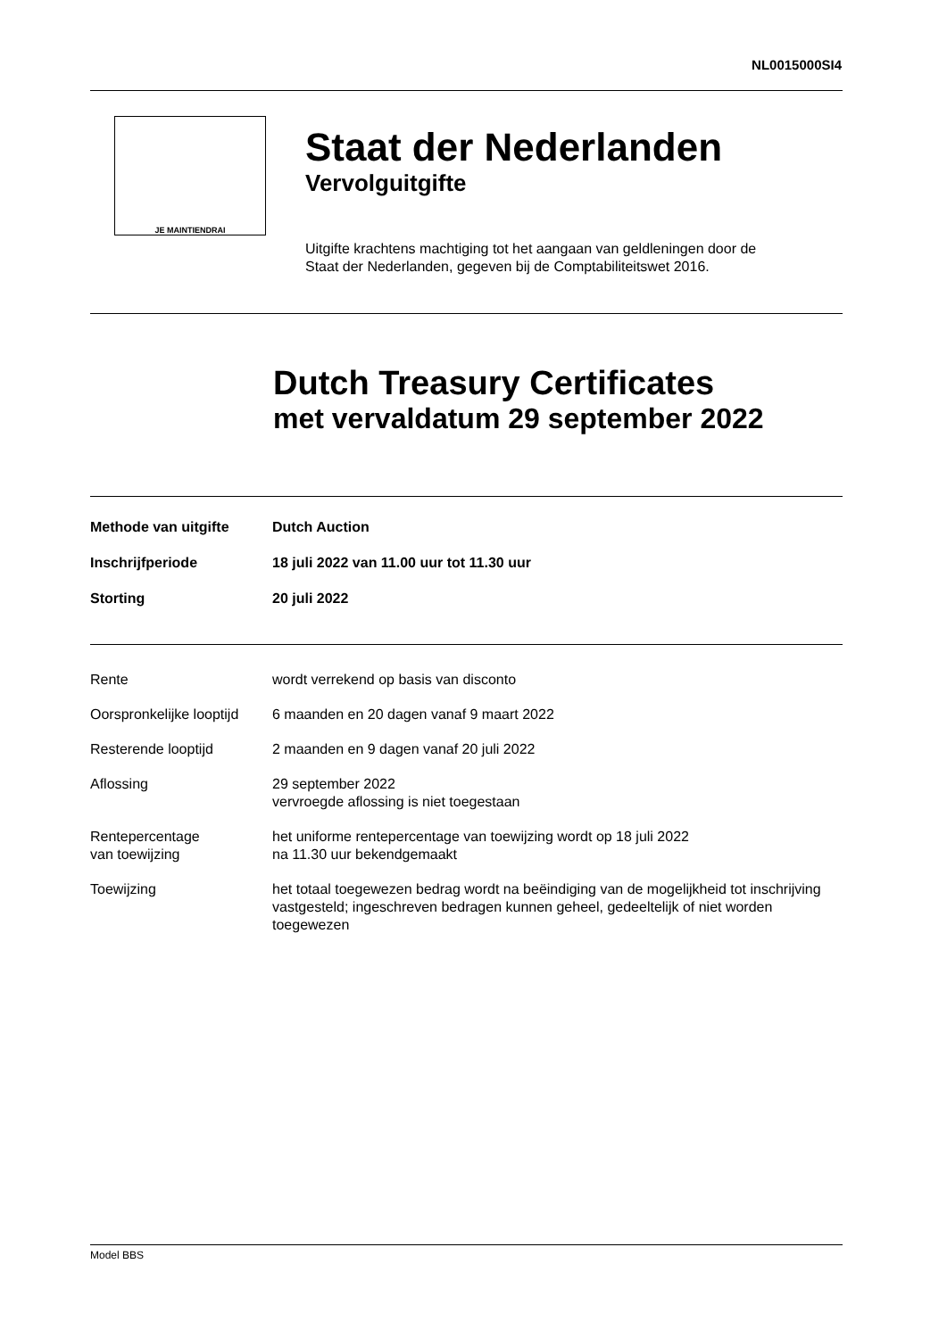NL0015000SI4
JE MAINTIENDRAI
Staat der Nederlanden
Vervolguitgifte
Uitgifte krachtens machtiging tot het aangaan van geldleningen door de
Staat der Nederlanden, gegeven bij de Comptabiliteitswet 2016.
Dutch Treasury Certificates
met vervaldatum 29 september 2022
| Methode van uitgifte | Dutch Auction |
| Inschrijfperiode | 18 juli 2022 van 11.00 uur tot 11.30 uur |
| Storting | 20 juli 2022 |
| Rente | wordt verrekend op basis van disconto |
| Oorspronkelijke looptijd | 6 maanden en 20 dagen vanaf 9 maart 2022 |
| Resterende looptijd | 2 maanden en 9 dagen vanaf 20 juli 2022 |
| Aflossing | 29 september 2022 vervroegde aflossing is niet toegestaan |
| Rentepercentage van toewijzing | het uniforme rentepercentage van toewijzing wordt op 18 juli 2022 na 11.30 uur bekendgemaakt |
| Toewijzing | het totaal toegewezen bedrag wordt na beëindiging van de mogelijkheid tot inschrijving vastgesteld; ingeschreven bedragen kunnen geheel, gedeeltelijk of niet worden toegewezen |
Model BBS